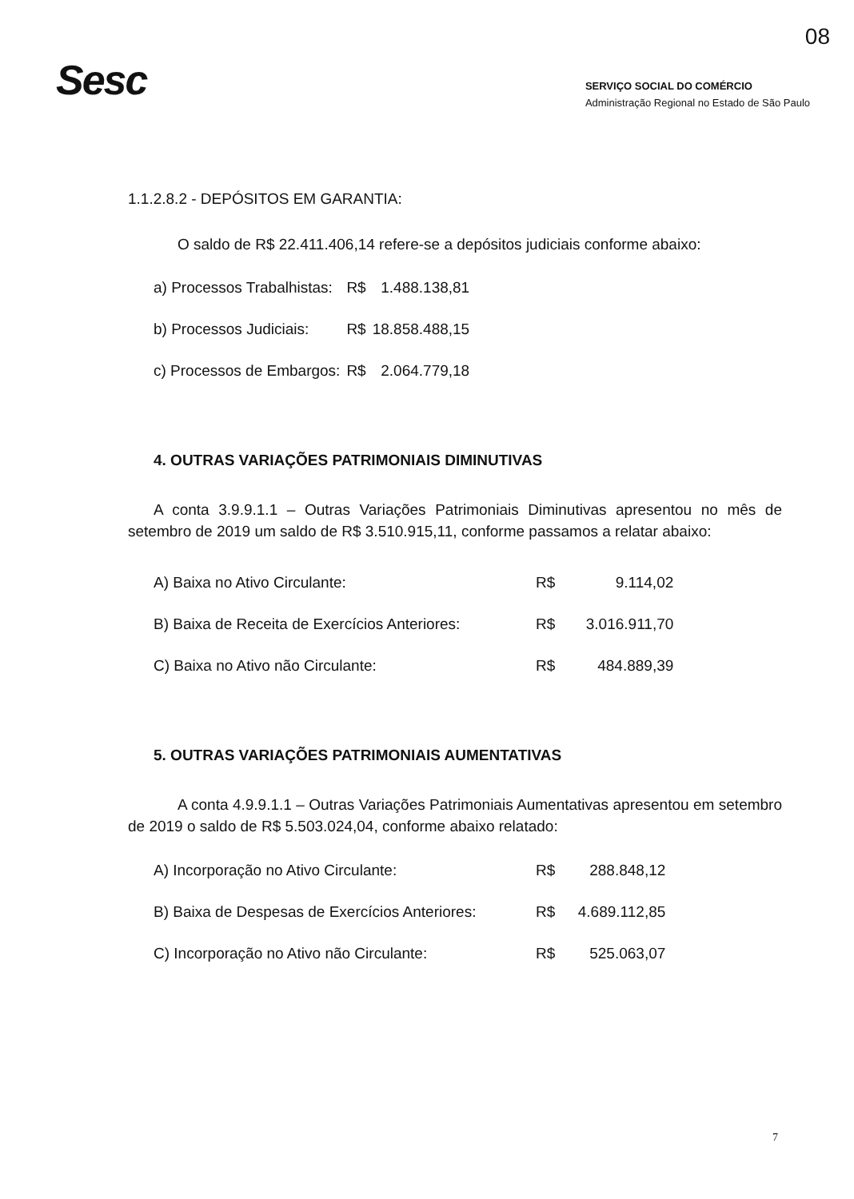08
Sesc
SERVIÇO SOCIAL DO COMÉRCIO
Administração Regional no Estado de São Paulo
1.1.2.8.2 - DEPÓSITOS EM GARANTIA:
O saldo de R$ 22.411.406,14 refere-se a depósitos judiciais conforme abaixo:
| a) Processos Trabalhistas: | R$ | 1.488.138,81 |
| b) Processos Judiciais: | R$ | 18.858.488,15 |
| c) Processos de Embargos: | R$ | 2.064.779,18 |
4. OUTRAS VARIAÇÕES PATRIMONIAIS DIMINUTIVAS
A conta 3.9.9.1.1 – Outras Variações Patrimoniais Diminutivas apresentou no mês de setembro de 2019 um saldo de R$ 3.510.915,11, conforme passamos a relatar abaixo:
| A) Baixa no Ativo Circulante: | R$ | 9.114,02 |
| B) Baixa de Receita de Exercícios Anteriores: | R$ | 3.016.911,70 |
| C) Baixa no Ativo não Circulante: | R$ | 484.889,39 |
5. OUTRAS VARIAÇÕES PATRIMONIAIS AUMENTATIVAS
A conta 4.9.9.1.1 – Outras Variações Patrimoniais Aumentativas apresentou em setembro de 2019 o saldo de R$ 5.503.024,04, conforme abaixo relatado:
| A) Incorporação no Ativo Circulante: | R$ | 288.848,12 |
| B) Baixa de Despesas de Exercícios Anteriores: | R$ | 4.689.112,85 |
| C) Incorporação no Ativo não Circulante: | R$ | 525.063,07 |
7